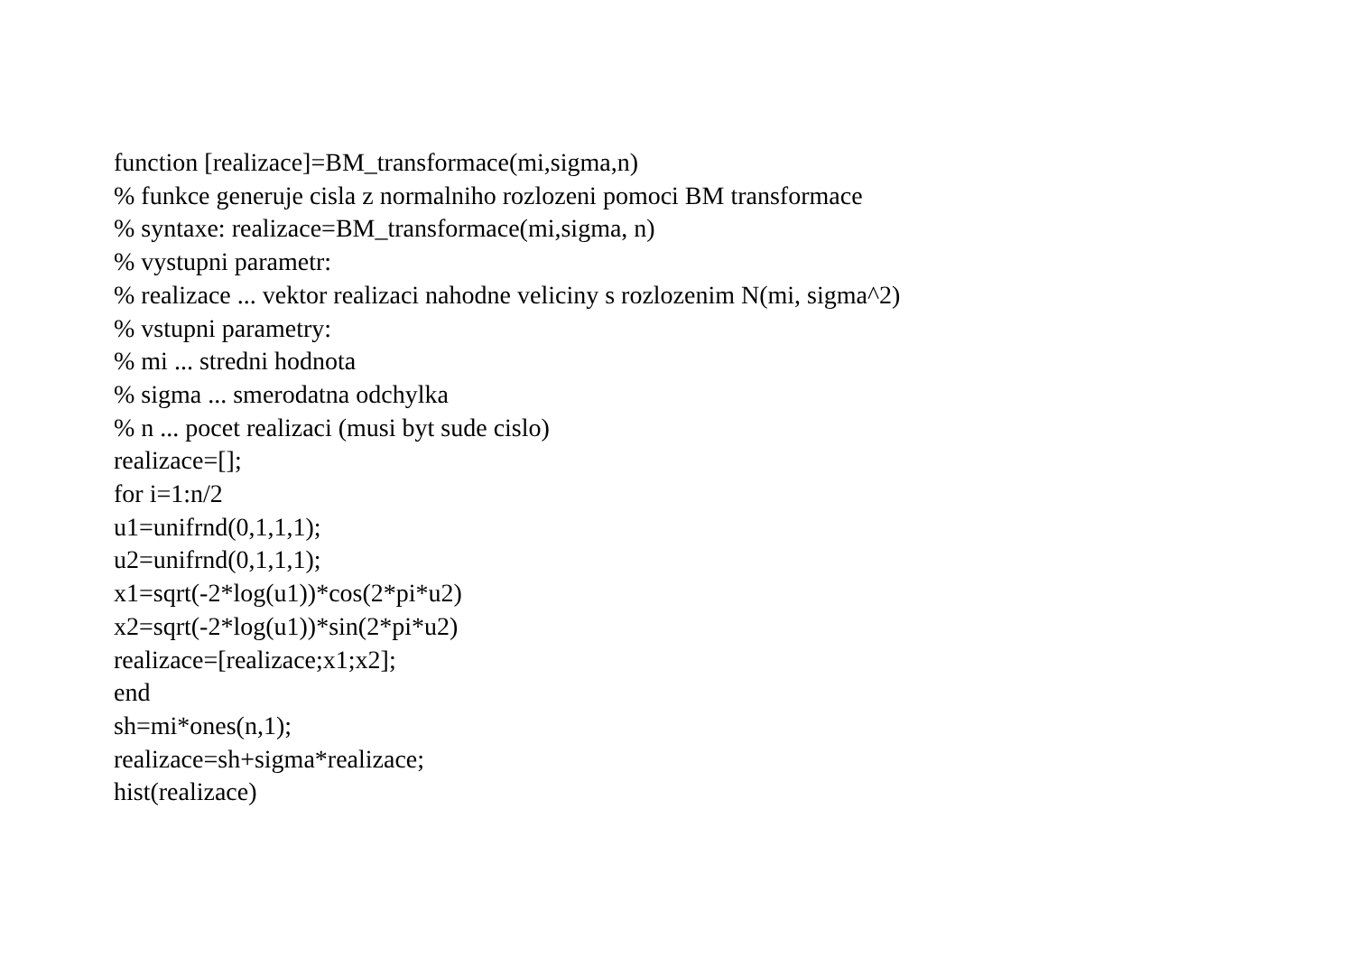function [realizace]=BM_transformace(mi,sigma,n)
% funkce generuje cisla z normalniho rozlozeni pomoci BM transformace
% syntaxe: realizace=BM_transformace(mi,sigma, n)
% vystupni parametr:
% realizace ... vektor realizaci nahodne veliciny s rozlozenim N(mi, sigma^2)
% vstupni parametry:
% mi ... stredni hodnota
% sigma ... smerodatna odchylka
% n ... pocet realizaci (musi byt sude cislo)
realizace=[];
for i=1:n/2
u1=unifrnd(0,1,1,1);
u2=unifrnd(0,1,1,1);
x1=sqrt(-2*log(u1))*cos(2*pi*u2)
x2=sqrt(-2*log(u1))*sin(2*pi*u2)
realizace=[realizace;x1;x2];
end
sh=mi*ones(n,1);
realizace=sh+sigma*realizace;
hist(realizace)